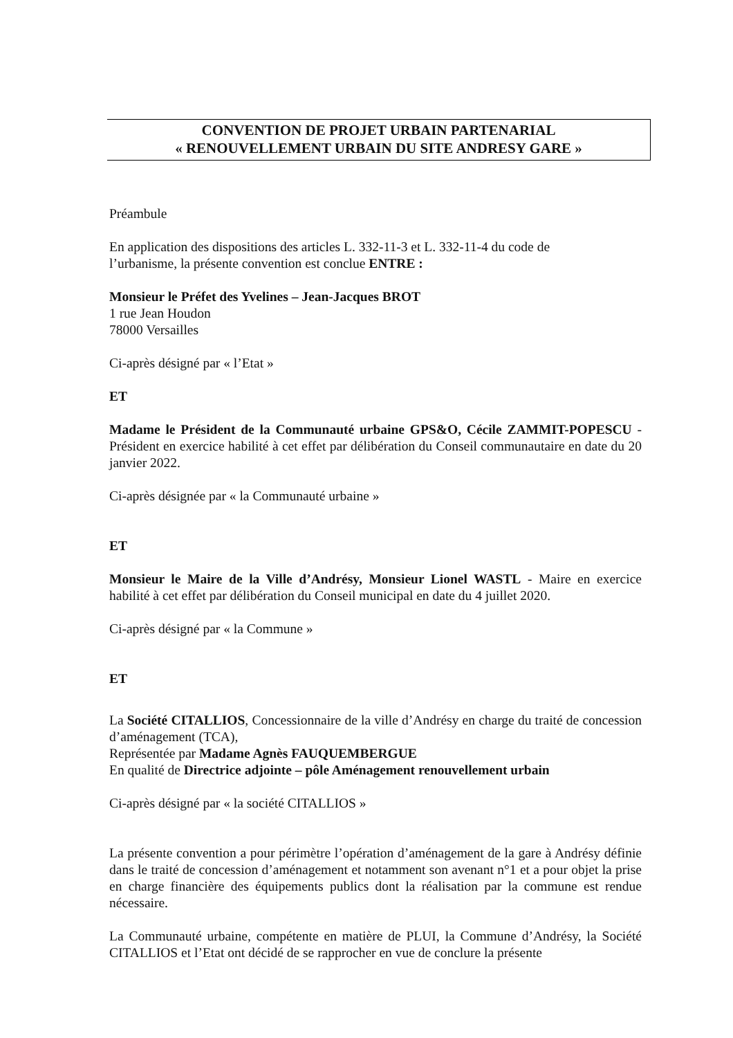CONVENTION DE PROJET URBAIN PARTENARIAL
« RENOUVELLEMENT URBAIN DU SITE ANDRESY GARE »
Préambule
En application des dispositions des articles L. 332-11-3 et L. 332-11-4 du code de
l’urbanisme, la présente convention est conclue ENTRE :
Monsieur le Préfet des Yvelines – Jean-Jacques BROT
1 rue Jean Houdon
78000 Versailles
Ci-après désigné par « l’Etat »
ET
Madame le Président de la Communauté urbaine GPS&O, Cécile ZAMMIT-POPESCU - Président en exercice habilité à cet effet par délibération du Conseil communautaire en date du 20 janvier 2022.
Ci-après désignée par « la Communauté urbaine »
ET
Monsieur le Maire de la Ville d’Andrésy, Monsieur Lionel WASTL - Maire en exercice habilité à cet effet par délibération du Conseil municipal en date du 4 juillet 2020.
Ci-après désigné par « la Commune »
ET
La Société CITALLIOS, Concessionnaire de la ville d’Andrésy en charge du traité de concession d’aménagement (TCA),
Représentée par Madame Agnès FAUQUEMBERGUE
En qualité de Directrice adjointe – pôle Aménagement renouvellement urbain
Ci-après désigné par « la société CITALLIOS »
La présente convention a pour périmètre l’opération d’aménagement de la gare à Andrésy définie dans le traité de concession d’aménagement et notamment son avenant n°1 et a pour objet la prise en charge financière des équipements publics dont la réalisation par la commune est rendue nécessaire.
La Communauté urbaine, compétente en matière de PLUI, la Commune d’Andrésy, la Société CITALLIOS et l’Etat ont décidé de se rapprocher en vue de conclure la présente